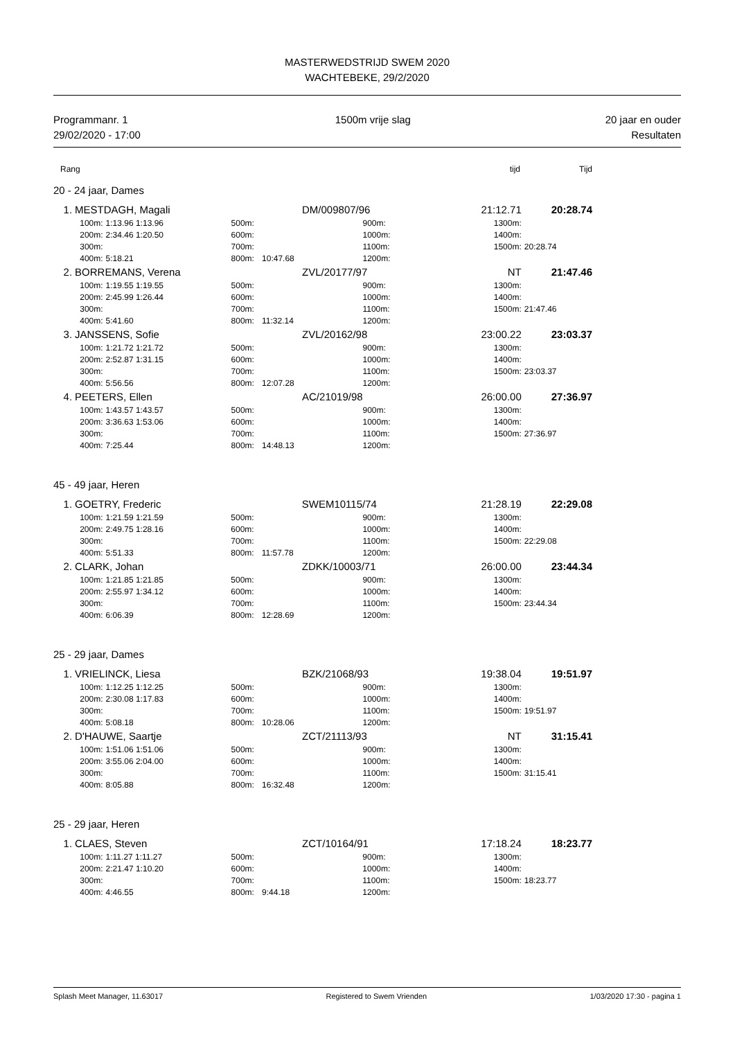MASTERWEDSTRIJD SWEM 2020
WACHTEBEKE, 29/2/2020
Programmanr. 1
29/02/2020 - 17:00
1500m vrije slag 20 jaar en ouder
Resultaten
| Rang | tijd | Tijd |
20 - 24 jaar, Dames
| 1. | MESTDAGH, Magali | | | | DM/009807/96 | | 21:12.71 | 20:28.74 |
| | 100m: | 1:13.96 1:13.96 | | 500m: | | 900m: | 1300m: | |
| | 200m: | 2:34.46 1:20.50 | | 600m: | | 1000m: | 1400m: | |
| | 300m: | | | 700m: | | 1100m: | 1500m: | 20:28.74 |
| | 400m: | 5:18.21 | | 800m: | 10:47.68 | 1200m: | | |
| 2. | BORREMANS, Verena | | | | ZVL/20177/97 | | NT | 21:47.46 |
| | 100m: | 1:19.55 1:19.55 | | 500m: | | 900m: | 1300m: | |
| | 200m: | 2:45.99 1:26.44 | | 600m: | | 1000m: | 1400m: | |
| | 300m: | | | 700m: | | 1100m: | 1500m: | 21:47.46 |
| | 400m: | 5:41.60 | | 800m: | 11:32.14 | 1200m: | | |
| 3. | JANSSENS, Sofie | | | | ZVL/20162/98 | | 23:00.22 | 23:03.37 |
| | 100m: | 1:21.72 1:21.72 | | 500m: | | 900m: | 1300m: | |
| | 200m: | 2:52.87 1:31.15 | | 600m: | | 1000m: | 1400m: | |
| | 300m: | | | 700m: | | 1100m: | 1500m: | 23:03.37 |
| | 400m: | 5:56.56 | | 800m: | 12:07.28 | 1200m: | | |
| 4. | PEETERS, Ellen | | | | AC/21019/98 | | 26:00.00 | 27:36.97 |
| | 100m: | 1:43.57 1:43.57 | | 500m: | | 900m: | 1300m: | |
| | 200m: | 3:36.63 1:53.06 | | 600m: | | 1000m: | 1400m: | |
| | 300m: | | | 700m: | | 1100m: | 1500m: | 27:36.97 |
| | 400m: | 7:25.44 | | 800m: | 14:48.13 | 1200m: | | |
45 - 49 jaar, Heren
| 1. | GOETRY, Frederic | | | | SWEM10115/74 | | 21:28.19 | 22:29.08 |
| | 100m: | 1:21.59 1:21.59 | | 500m: | | 900m: | 1300m: | |
| | 200m: | 2:49.75 1:28.16 | | 600m: | | 1000m: | 1400m: | |
| | 300m: | | | 700m: | | 1100m: | 1500m: | 22:29.08 |
| | 400m: | 5:51.33 | | 800m: | 11:57.78 | 1200m: | | |
| 2. | CLARK, Johan | | | | ZDKK/10003/71 | | 26:00.00 | 23:44.34 |
| | 100m: | 1:21.85 1:21.85 | | 500m: | | 900m: | 1300m: | |
| | 200m: | 2:55.97 1:34.12 | | 600m: | | 1000m: | 1400m: | |
| | 300m: | | | 700m: | | 1100m: | 1500m: | 23:44.34 |
| | 400m: | 6:06.39 | | 800m: | 12:28.69 | 1200m: | | |
25 - 29 jaar, Dames
| 1. | VRIELINCK, Liesa | | | | BZK/21068/93 | | 19:38.04 | 19:51.97 |
| | 100m: | 1:12.25 1:12.25 | | 500m: | | 900m: | 1300m: | |
| | 200m: | 2:30.08 1:17.83 | | 600m: | | 1000m: | 1400m: | |
| | 300m: | | | 700m: | | 1100m: | 1500m: | 19:51.97 |
| | 400m: | 5:08.18 | | 800m: | 10:28.06 | 1200m: | | |
| 2. | D'HAUWE, Saartje | | | | ZCT/21113/93 | | NT | 31:15.41 |
| | 100m: | 1:51.06 1:51.06 | | 500m: | | 900m: | 1300m: | |
| | 200m: | 3:55.06 2:04.00 | | 600m: | | 1000m: | 1400m: | |
| | 300m: | | | 700m: | | 1100m: | 1500m: | 31:15.41 |
| | 400m: | 8:05.88 | | 800m: | 16:32.48 | 1200m: | | |
25 - 29 jaar, Heren
| 1. | CLAES, Steven | | | | ZCT/10164/91 | | 17:18.24 | 18:23.77 |
| | 100m: | 1:11.27 1:11.27 | | 500m: | | 900m: | 1300m: | |
| | 200m: | 2:21.47 1:10.20 | | 600m: | | 1000m: | 1400m: | |
| | 300m: | | | 700m: | | 1100m: | 1500m: | 18:23.77 |
| | 400m: | 4:46.55 | | 800m: | 9:44.18 | 1200m: | | |
Splash Meet Manager, 11.63017 Registered to Swem Vrienden 1/03/2020 17:30 - pagina 1